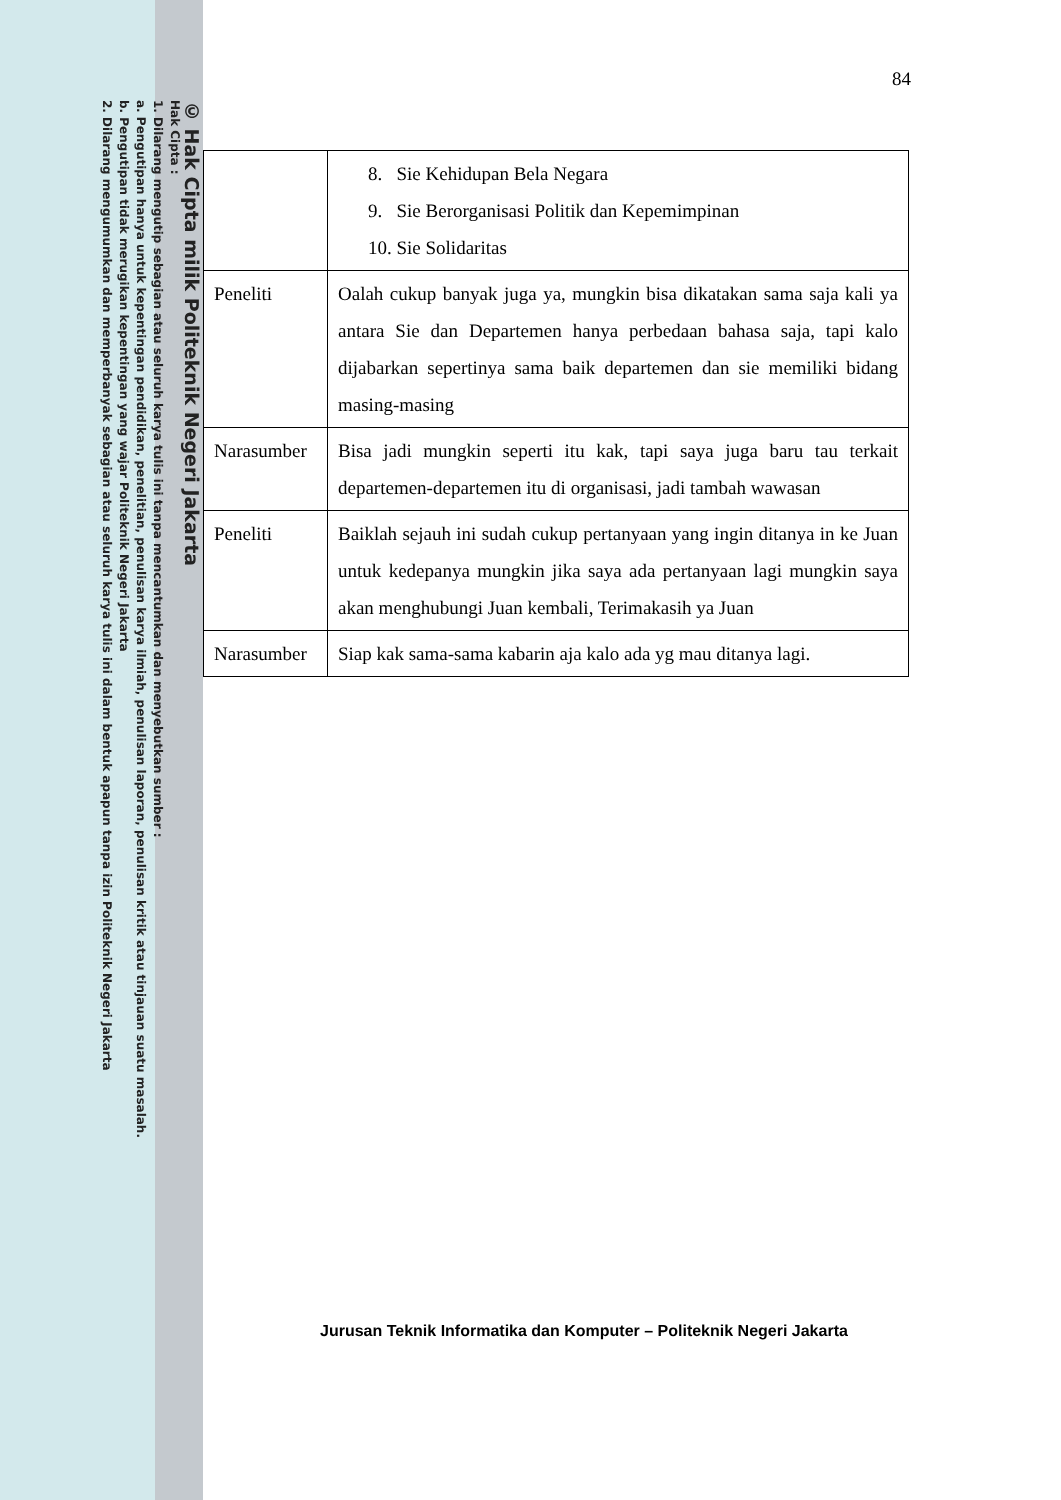© Hak Cipta milik Politeknik Negeri Jakarta
Hak Cipta :
1. Dilarang mengutip sebagian atau seluruh karya tulis ini tanpa mencantumkan dan menyebutkan sumber :
a. Pengutipan hanya untuk kepentingan pendidikan, penelitian, penulisan karya ilmiah, penulisan laporan, penulisan kritik atau tinjauan suatu masalah.
b. Pengutipan tidak merugikan kepentingan yang wajar Politeknik Negeri Jakarta
2. Dilarang mengumumkan dan memperbanyak sebagian atau seluruh karya tulis ini dalam bentuk apapun tanpa izin Politeknik Negeri Jakarta
84
| | 8. Sie Kehidupan Bela Negara 9. Sie Berorganisasi Politik dan Kepemimpinan 10. Sie Solidaritas |
| Peneliti | Oalah cukup banyak juga ya, mungkin bisa dikatakan sama saja kali ya antara Sie dan Departemen hanya perbedaan bahasa saja, tapi kalo dijabarkan sepertinya sama baik departemen dan sie memiliki bidang masing-masing |
| Narasumber | Bisa jadi mungkin seperti itu kak, tapi saya juga baru tau terkait departemen-departemen itu di organisasi, jadi tambah wawasan |
| Peneliti | Baiklah sejauh ini sudah cukup pertanyaan yang ingin ditanya in ke Juan untuk kedepanya mungkin jika saya ada pertanyaan lagi mungkin saya akan menghubungi Juan kembali, Terimakasih ya Juan |
| Narasumber | Siap kak sama-sama kabarin aja kalo ada yg mau ditanya lagi. |
Jurusan Teknik Informatika dan Komputer – Politeknik Negeri Jakarta